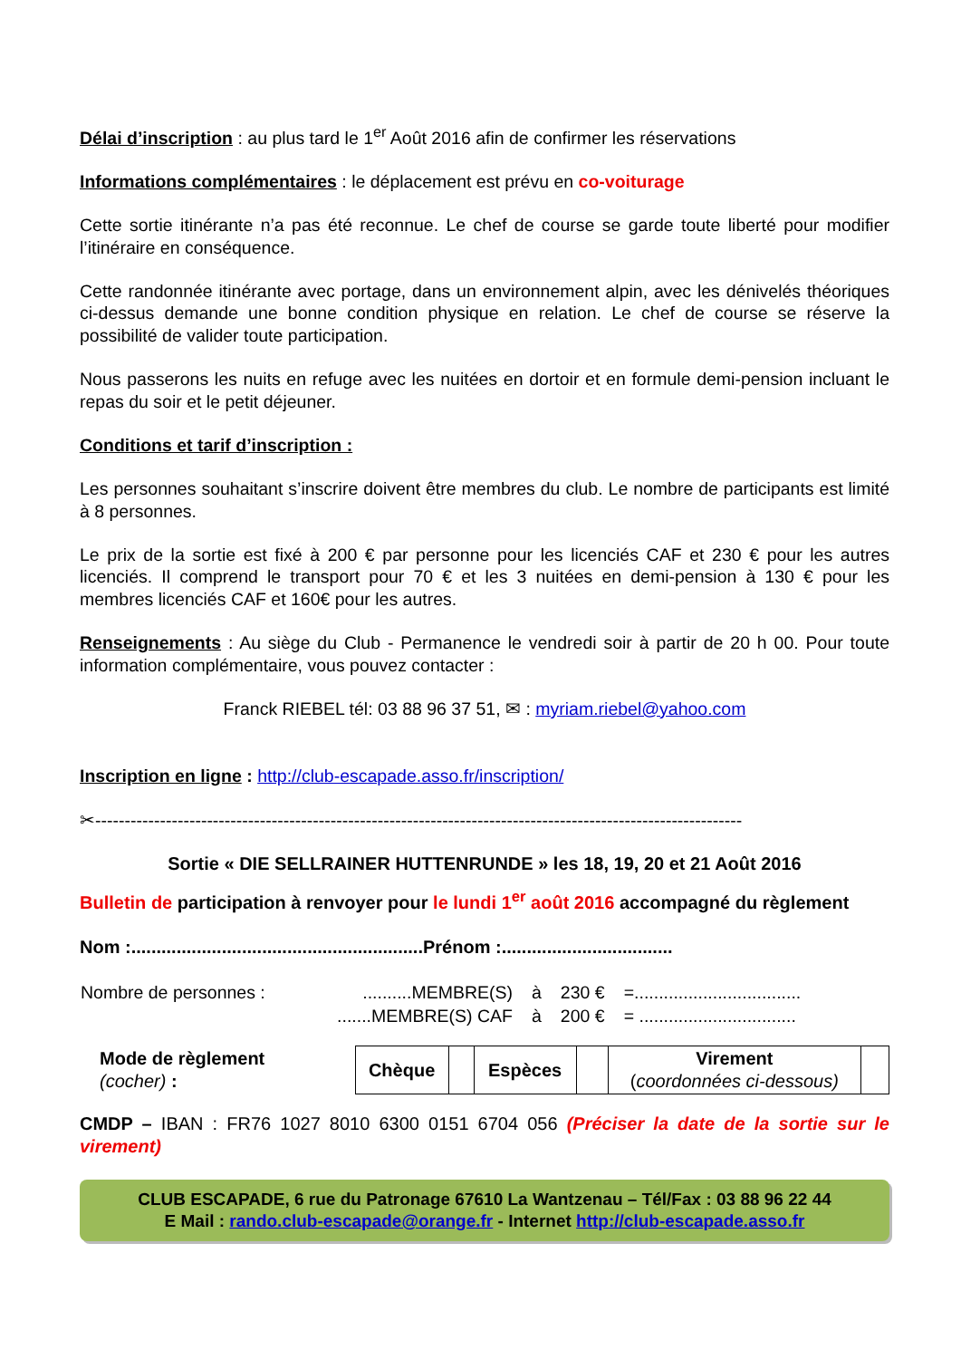Délai d’inscription : au plus tard le 1<sup>er</sup> Août 2016 afin de confirmer les réservations
Informations complémentaires : le déplacement est prévu en co-voiturage
Cette sortie itinérante n’a pas été reconnue. Le chef de course se garde toute liberté pour modifier l’itinéraire en conséquence.
Cette randonnée itinérante avec portage, dans un environnement alpin, avec les dénivelés théoriques ci-dessus demande une bonne condition physique en relation. Le chef de course se réserve la possibilité de valider toute participation.
Nous passerons les nuits en refuge avec les nuitées en dortoir et en formule demi-pension incluant le repas du soir et le petit déjeuner.
Conditions et tarif d’inscription :
Les personnes souhaitant s’inscrire doivent être membres du club. Le nombre de participants est limité à 8 personnes.
Le prix de la sortie est fixé à 200 € par personne pour les licenciés CAF et 230 € pour les autres licenciés. Il comprend le transport pour 70 € et les 3 nuitées en demi-pension à 130 € pour les membres licenciés CAF et 160€ pour les autres.
Renseignements : Au siège du Club - Permanence le vendredi soir à partir de 20 h 00. Pour toute information complémentaire, vous pouvez contacter :
Franck RIEBEL tél: 03 88 96 37 51, ✉ : myriam.riebel@yahoo.com
Inscription en ligne : http://club-escapade.asso.fr/inscription/
✂--------------------------------------------------------------------------------------------------------------
Sortie « DIE SELLRAINER HUTTENRUNDE » les 18, 19, 20 et 21 Août 2016
Bulletin de participation à renvoyer pour le lundi 1<sup>er</sup> août 2016 accompagné du règlement
Nom :..........................................................Prénom :..................................
| Nombre de personnes : | ..........MEMBRE(S) | à | 230 € | =.................................. |
| | .......MEMBRE(S) CAF | à | 200 € | = ................................ |
Mode de règlement
(cocher) :
| Chèque | | Espèces | | Virement ( coordonnées ci-dessous) | |
CMDP – IBAN : FR76 1027 8010 6300 0151 6704 056 (Préciser la date de la sortie sur le virement)
CLUB ESCAPADE, 6 rue du Patronage 67610 La Wantzenau – Tél/Fax : 03 88 96 22 44
E Mail : rando.club-escapade@orange.fr - Internet http://club-escapade.asso.fr